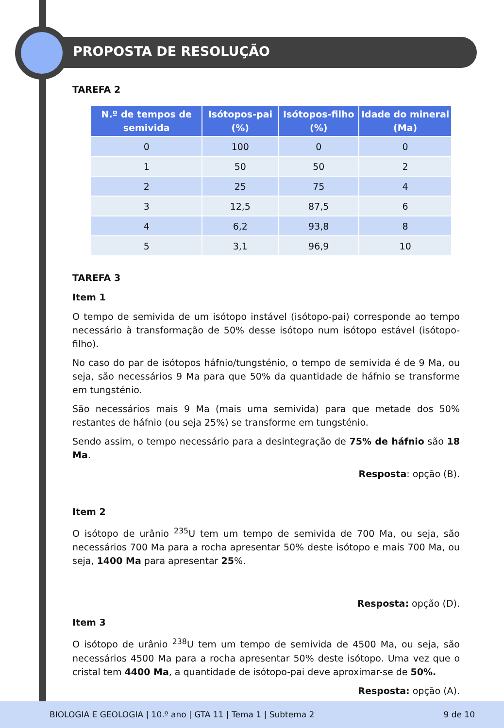PROPOSTA DE RESOLUÇÃO
TAREFA 2
| N.º de tempos de semivida | Isótopos-pai (%) | Isótopos-filho (%) | Idade do mineral (Ma) |
| --- | --- | --- | --- |
| 0 | 100 | 0 | 0 |
| 1 | 50 | 50 | 2 |
| 2 | 25 | 75 | 4 |
| 3 | 12,5 | 87,5 | 6 |
| 4 | 6,2 | 93,8 | 8 |
| 5 | 3,1 | 96,9 | 10 |
TAREFA 3
Item 1
O tempo de semivida de um isótopo instável (isótopo-pai) corresponde ao tempo necessário à transformação de 50% desse isótopo num isótopo estável (isótopo-filho).
No caso do par de isótopos háfnio/tungsténio, o tempo de semivida é de 9 Ma, ou seja, são necessários 9 Ma para que 50% da quantidade de háfnio se transforme em tungsténio.
São necessários mais 9 Ma (mais uma semivida) para que metade dos 50% restantes de háfnio (ou seja 25%) se transforme em tungsténio.
Sendo assim, o tempo necessário para a desintegração de 75% de háfnio são 18 Ma.
Resposta: opção (B).
Item 2
O isótopo de urânio <sup>235</sup>U tem um tempo de semivida de 700 Ma, ou seja, são necessários 700 Ma para a rocha apresentar 50% deste isótopo e mais 700 Ma, ou seja, 1400 Ma para apresentar 25%.
Resposta: opção (D).
Item 3
O isótopo de urânio <sup>238</sup>U tem um tempo de semivida de 4500 Ma, ou seja, são necessários 4500 Ma para a rocha apresentar 50% deste isótopo. Uma vez que o cristal tem 4400 Ma, a quantidade de isótopo-pai deve aproximar-se de 50%.
Resposta: opção (A).
BIOLOGIA E GEOLOGIA | 10.º ano | GTA 11 | Tema 1 | Subtema 2 9 de 10